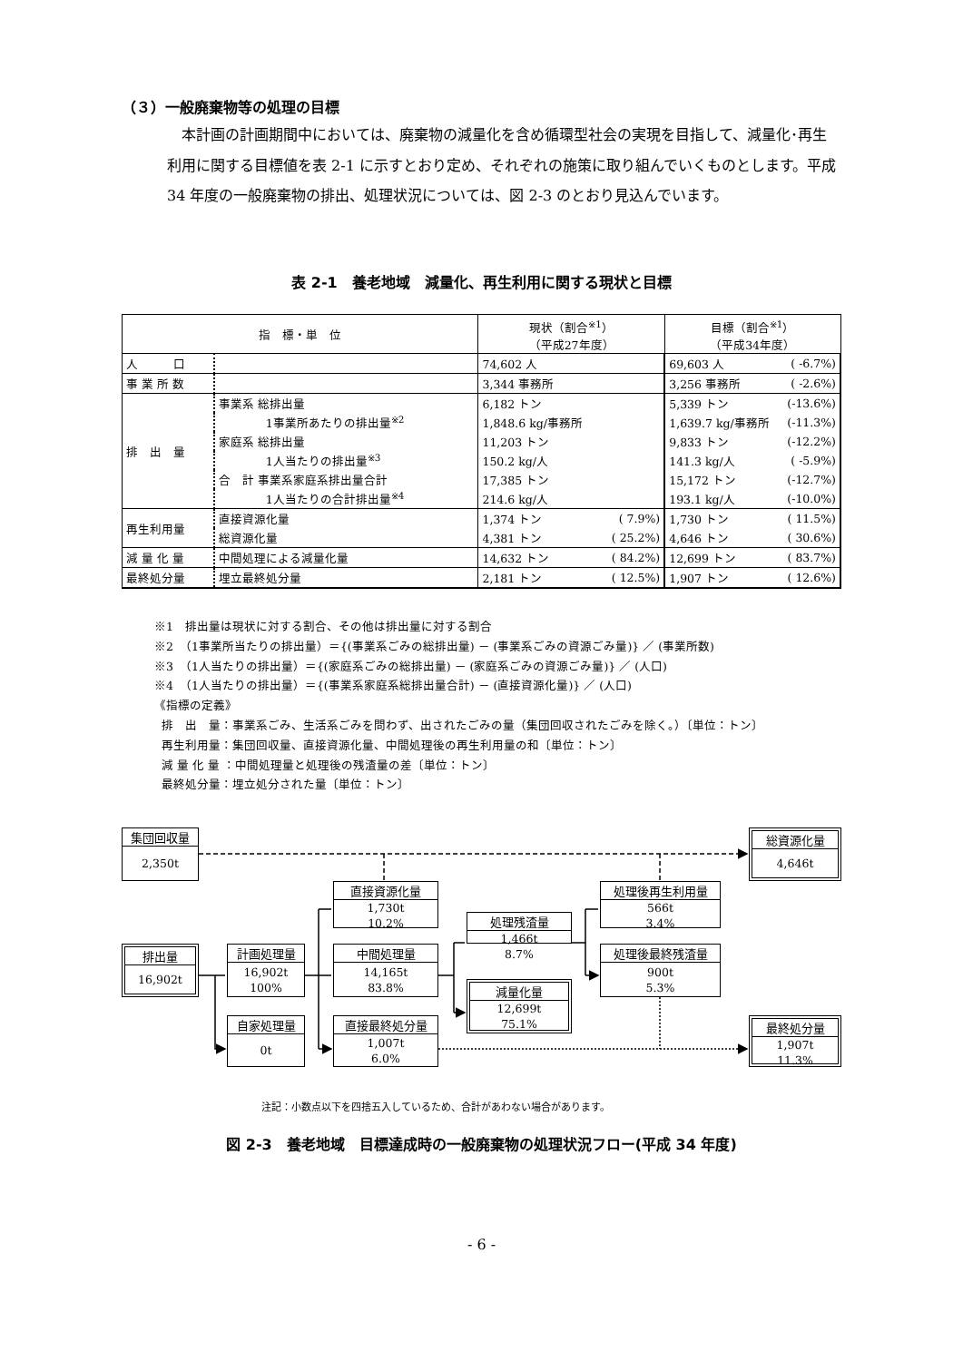（３）一般廃棄物等の処理の目標
本計画の計画期間中においては、廃棄物の減量化を含め循環型社会の実現を目指して、減量化･再生利用に関する目標値を表 2-1 に示すとおり定め、それぞれの施策に取り組んでいくものとします。平成 34 年度の一般廃棄物の排出、処理状況については、図 2-3 のとおり見込んでいます。
表 2-1　養老地域　減量化、再生利用に関する現状と目標
| 指 標・単 位 | | 現状（割合<sup>※1</sup>） （平成27年度） | | 目標（割合<sup>※1</sup>） （平成34年度） | |
| --- | --- | --- | --- | --- | --- |
| 人 口 | | 74,602 人 | | 69,603 人 | ( -6.7%) |
| 事 業 所 数 | | 3,344 事務所 | | 3,256 事務所 | ( -2.6%) |
| 排 出 量 | 事業系 総排出量 | 6,182 トン | | 5,339 トン | (-13.6%) |
| | 1事業所あたりの排出量<sup>※2</sup> | 1,848.6 kg/事務所 | | 1,639.7 kg/事務所 | (-11.3%) |
| | 家庭系 総排出量 | 11,203 トン | | 9,833 トン | (-12.2%) |
| | 1人当たりの排出量<sup>※3</sup> | 150.2 kg/人 | | 141.3 kg/人 | ( -5.9%) |
| | 合 計 事業系家庭系排出量合計 | 17,385 トン | | 15,172 トン | (-12.7%) |
| | 1人当たりの合計排出量<sup>※4</sup> | 214.6 kg/人 | | 193.1 kg/人 | (-10.0%) |
| 再生利用量 | 直接資源化量 | 1,374 トン | ( 7.9%) | 1,730 トン | ( 11.5%) |
| | 総資源化量 | 4,381 トン | ( 25.2%) | 4,646 トン | ( 30.6%) |
| 減 量 化 量 | 中間処理による減量化量 | 14,632 トン | ( 84.2%) | 12,699 トン | ( 83.7%) |
| 最終処分量 | 埋立最終処分量 | 2,181 トン | ( 12.5%) | 1,907 トン | ( 12.6%) |
※1　排出量は現状に対する割合、その他は排出量に対する割合
※2　（1事業所当たりの排出量）＝{(事業系ごみの総排出量) － (事業系ごみの資源ごみ量)} ／ (事業所数)
※3　（1人当たりの排出量）＝{(家庭系ごみの総排出量) － (家庭系ごみの資源ごみ量)} ／ (人口)
※4　（1人当たりの排出量）＝{(事業系家庭系総排出量合計) － (直接資源化量)} ／ (人口)
《指標の定義》
排　出　量：事業系ごみ、生活系ごみを問わず、出されたごみの量（集団回収されたごみを除く。）〔単位：トン〕
再生利用量：集団回収量、直接資源化量、中間処理後の再生利用量の和〔単位：トン〕
減 量 化 量 ：中間処理量と処理後の残渣量の差〔単位：トン〕
最終処分量：埋立処分された量〔単位：トン〕
集団回収量
2,350t
総資源化量
4,646t
直接資源化量
1,730t
10.2%
処理後再生利用量
566t
3.4%
処理残渣量
1,466t
8.7%
排出量
16,902t
計画処理量
16,902t
100%
中間処理量
14,165t
83.8%
処理後最終残渣量
900t
5.3%
減量化量
12,699t
75.1%
自家処理量
0t
直接最終処分量
1,007t
6.0%
最終処分量
1,907t
11.3%
注記：小数点以下を四捨五入しているため、合計があわない場合があります。
図 2-3　養老地域　目標達成時の一般廃棄物の処理状況フロー(平成 34 年度)
- 6 -